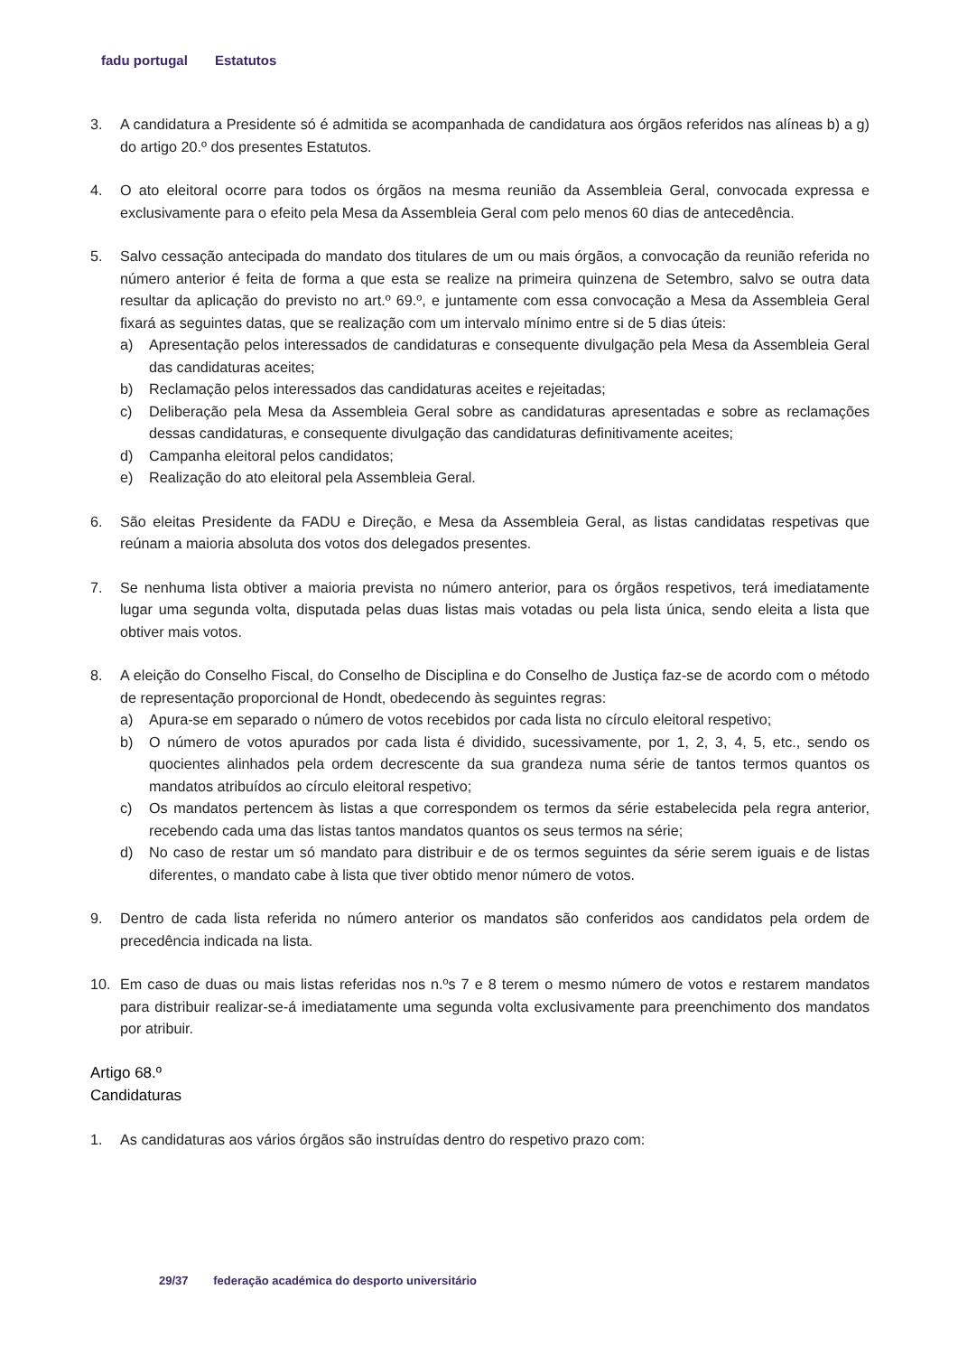fadu portugal Estatutos
3. A candidatura a Presidente só é admitida se acompanhada de candidatura aos órgãos referidos nas alíneas b) a g) do artigo 20.º dos presentes Estatutos.
4. O ato eleitoral ocorre para todos os órgãos na mesma reunião da Assembleia Geral, convocada expressa e exclusivamente para o efeito pela Mesa da Assembleia Geral com pelo menos 60 dias de antecedência.
5. Salvo cessação antecipada do mandato dos titulares de um ou mais órgãos, a convocação da reunião referida no número anterior é feita de forma a que esta se realize na primeira quinzena de Setembro, salvo se outra data resultar da aplicação do previsto no art.º 69.º, e juntamente com essa convocação a Mesa da Assembleia Geral fixará as seguintes datas, que se realização com um intervalo mínimo entre si de 5 dias úteis:
a) Apresentação pelos interessados de candidaturas e consequente divulgação pela Mesa da Assembleia Geral das candidaturas aceites;
b) Reclamação pelos interessados das candidaturas aceites e rejeitadas;
c) Deliberação pela Mesa da Assembleia Geral sobre as candidaturas apresentadas e sobre as reclamações dessas candidaturas, e consequente divulgação das candidaturas definitivamente aceites;
d) Campanha eleitoral pelos candidatos;
e) Realização do ato eleitoral pela Assembleia Geral.
6. São eleitas Presidente da FADU e Direção, e Mesa da Assembleia Geral, as listas candidatas respetivas que reúnam a maioria absoluta dos votos dos delegados presentes.
7. Se nenhuma lista obtiver a maioria prevista no número anterior, para os órgãos respetivos, terá imediatamente lugar uma segunda volta, disputada pelas duas listas mais votadas ou pela lista única, sendo eleita a lista que obtiver mais votos.
8. A eleição do Conselho Fiscal, do Conselho de Disciplina e do Conselho de Justiça faz-se de acordo com o método de representação proporcional de Hondt, obedecendo às seguintes regras:
a) Apura-se em separado o número de votos recebidos por cada lista no círculo eleitoral respetivo;
b) O número de votos apurados por cada lista é dividido, sucessivamente, por 1, 2, 3, 4, 5, etc., sendo os quocientes alinhados pela ordem decrescente da sua grandeza numa série de tantos termos quantos os mandatos atribuídos ao círculo eleitoral respetivo;
c) Os mandatos pertencem às listas a que correspondem os termos da série estabelecida pela regra anterior, recebendo cada uma das listas tantos mandatos quantos os seus termos na série;
d) No caso de restar um só mandato para distribuir e de os termos seguintes da série serem iguais e de listas diferentes, o mandato cabe à lista que tiver obtido menor número de votos.
9. Dentro de cada lista referida no número anterior os mandatos são conferidos aos candidatos pela ordem de precedência indicada na lista.
10. Em caso de duas ou mais listas referidas nos n.ºs 7 e 8 terem o mesmo número de votos e restarem mandatos para distribuir realizar-se-á imediatamente uma segunda volta exclusivamente para preenchimento dos mandatos por atribuir.
Artigo 68.º
Candidaturas
1. As candidaturas aos vários órgãos são instruídas dentro do respetivo prazo com:
29/37 federação académica do desporto universitário